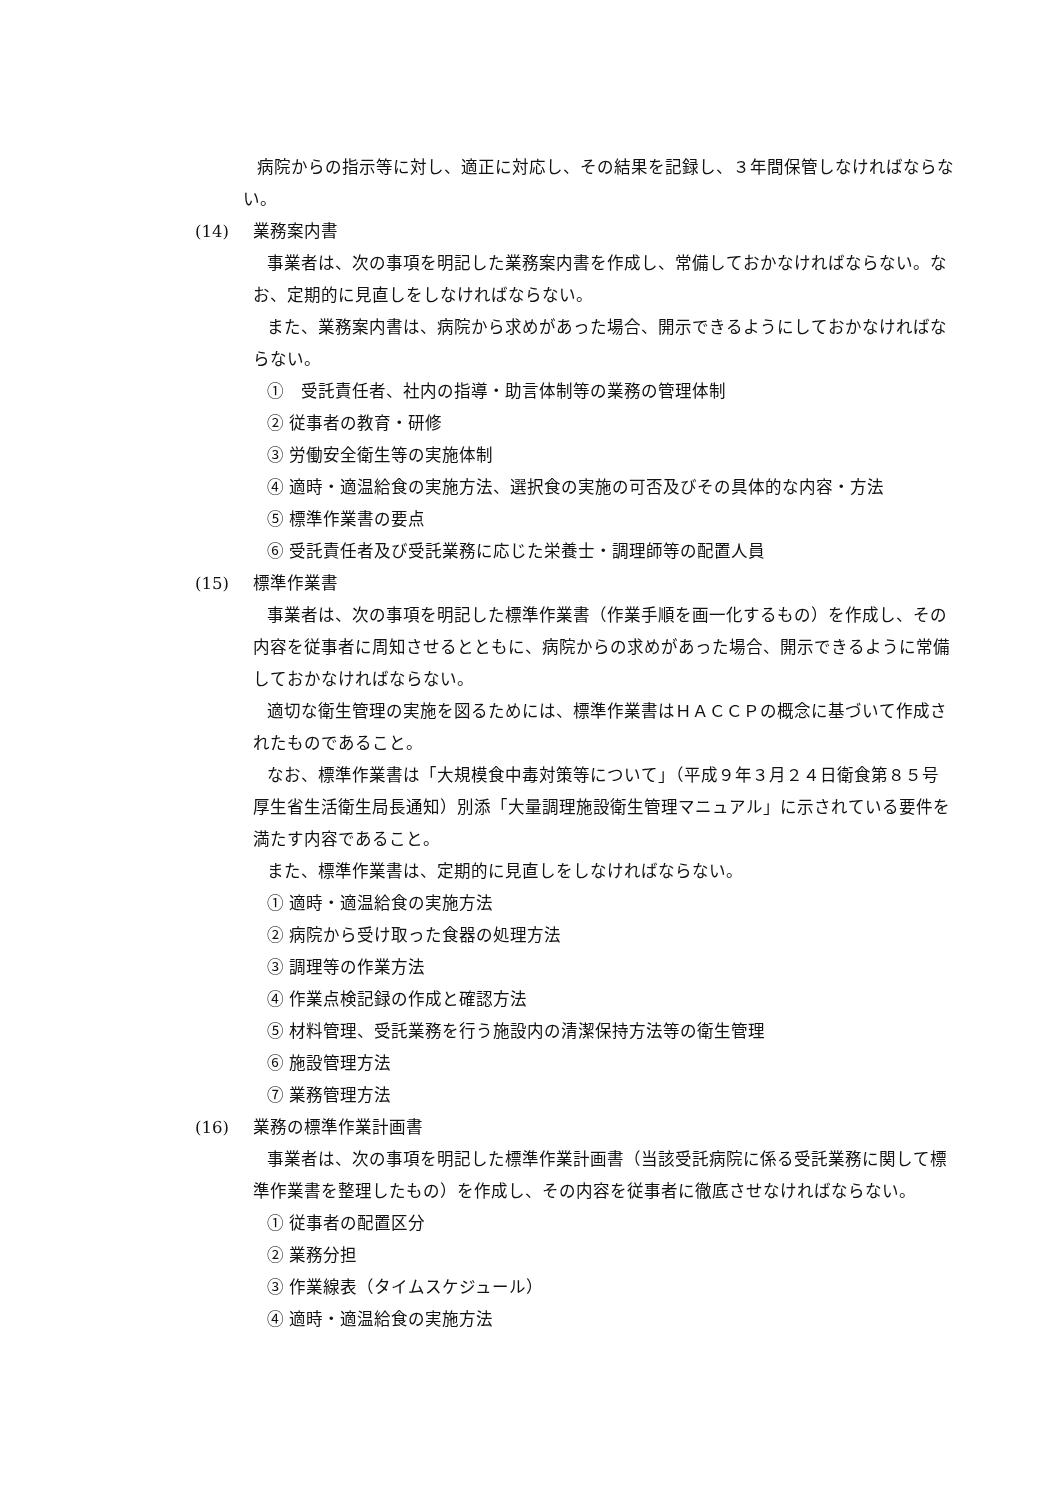病院からの指示等に対し、適正に対応し、その結果を記録し、３年間保管しなければならない。
(14) 業務案内書
事業者は、次の事項を明記した業務案内書を作成し、常備しておかなければならない。なお、定期的に見直しをしなければならない。
また、業務案内書は、病院から求めがあった場合、開示できるようにしておかなければならない。
①　受託責任者、社内の指導・助言体制等の業務の管理体制
② 従事者の教育・研修
③ 労働安全衛生等の実施体制
④ 適時・適温給食の実施方法、選択食の実施の可否及びその具体的な内容・方法
⑤ 標準作業書の要点
⑥ 受託責任者及び受託業務に応じた栄養士・調理師等の配置人員
(15) 標準作業書
事業者は、次の事項を明記した標準作業書（作業手順を画一化するもの）を作成し、その内容を従事者に周知させるとともに、病院からの求めがあった場合、開示できるように常備しておかなければならない。
適切な衛生管理の実施を図るためには、標準作業書はＨＡＣＣＰの概念に基づいて作成されたものであること。
なお、標準作業書は「大規模食中毒対策等について」（平成９年３月２４日衛食第８５号 厚生省生活衛生局長通知）別添「大量調理施設衛生管理マニュアル」に示されている要件を満たす内容であること。
また、標準作業書は、定期的に見直しをしなければならない。
① 適時・適温給食の実施方法
② 病院から受け取った食器の処理方法
③ 調理等の作業方法
④ 作業点検記録の作成と確認方法
⑤ 材料管理、受託業務を行う施設内の清潔保持方法等の衛生管理
⑥ 施設管理方法
⑦ 業務管理方法
(16) 業務の標準作業計画書
事業者は、次の事項を明記した標準作業計画書（当該受託病院に係る受託業務に関して標準作業書を整理したもの）を作成し、その内容を従事者に徹底させなければならない。
① 従事者の配置区分
② 業務分担
③ 作業線表（タイムスケジュール）
④ 適時・適温給食の実施方法